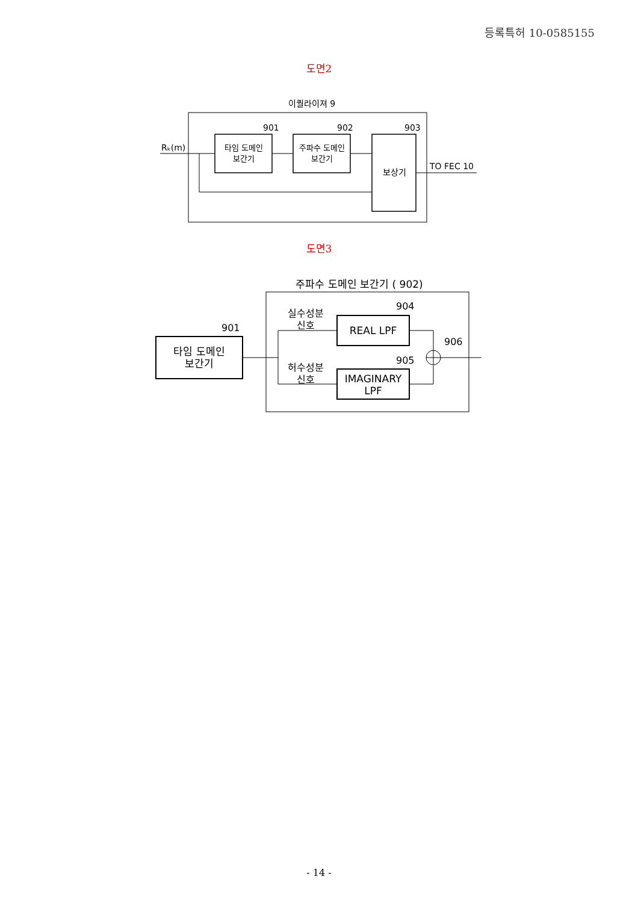등록특허 10-0585155
도면2
이퀄라이져 9
Rₖ(m)
타임 도메인
보간기
901
주파수 도메인
보간기
902
보상기
903
TO FEC 10
도면3
주파수 도메인 보간기 ( 902)
타임 도메인
보간기
901
실수성분
신호
허수성분
신호
REAL LPF
904
IMAGINARY
LPF
905
906
- 14 -